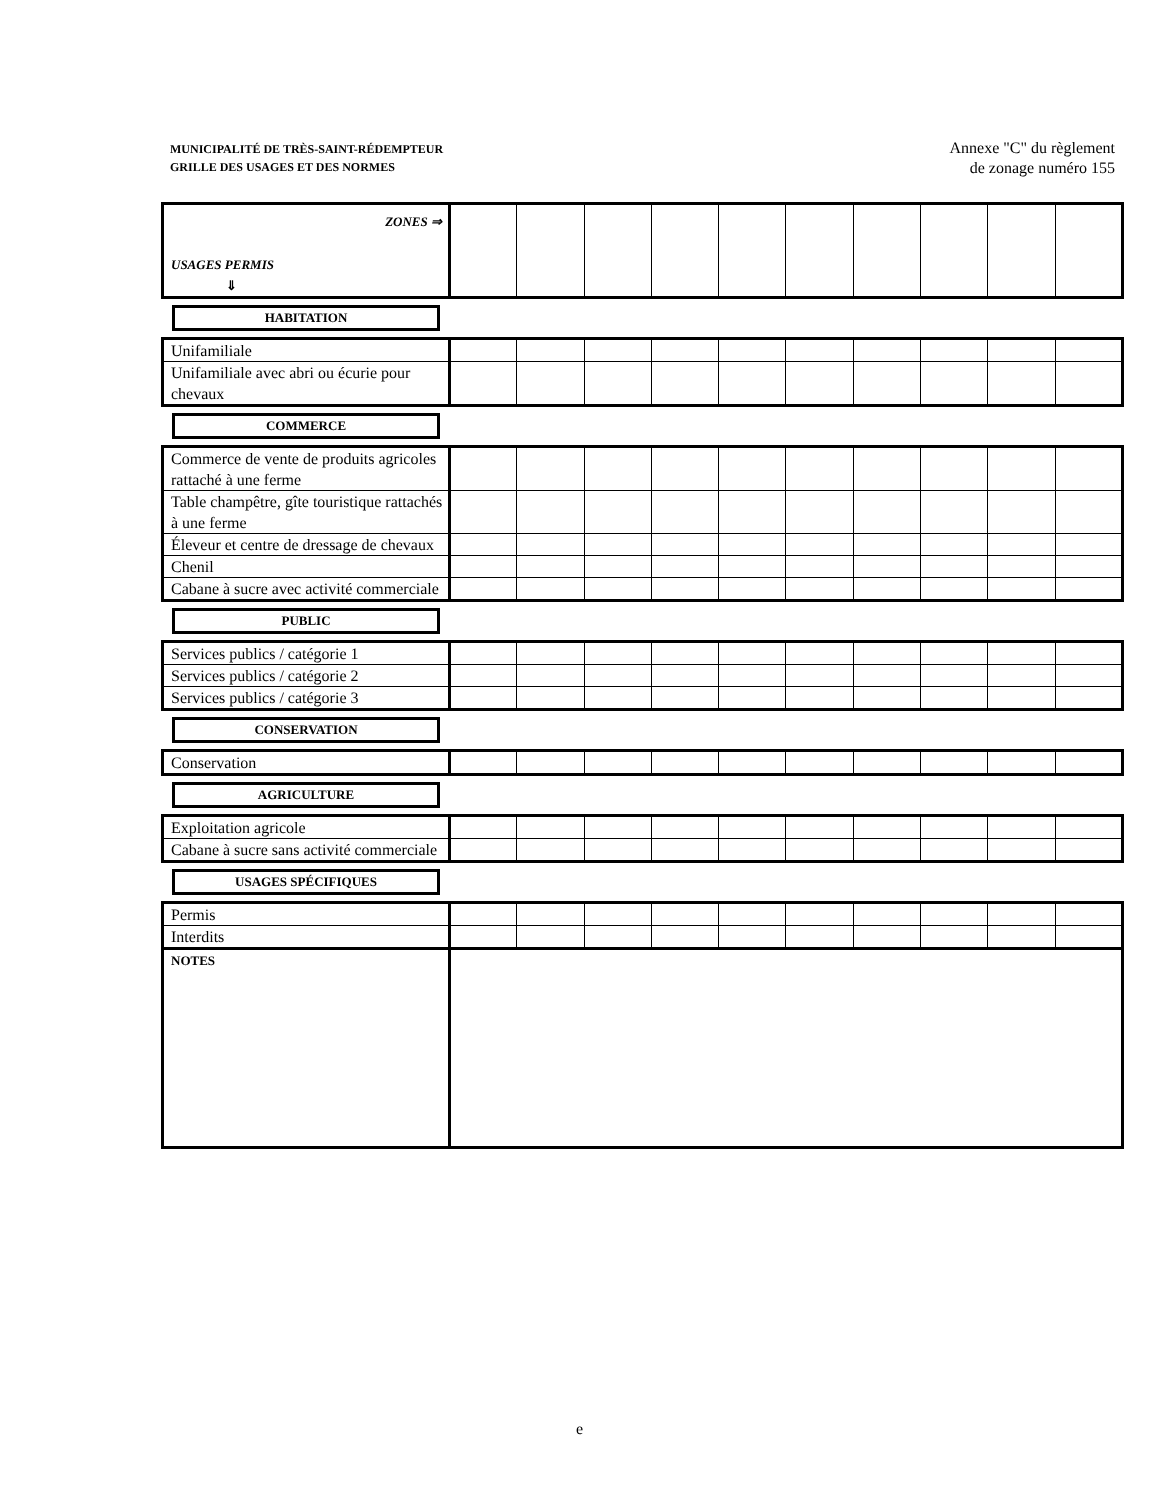MUNICIPALITÉ DE TRÈS-SAINT-RÉDEMPTEUR
GRILLE DES USAGES ET DES NORMES
Annexe "C" du règlement
de zonage numéro 155
| ZONES ⇒ USAGES PERMIS ⇓ | | | | | | | | | | |
HABITATION
| Unifamiliale | | | | | | | | | | |
| Unifamiliale avec abri ou écurie pour chevaux | | | | | | | | | | |
COMMERCE
| Commerce de vente de produits agricoles rattaché à une ferme | | | | | | | | | | |
| Table champêtre, gîte touristique rattachés à une ferme | | | | | | | | | | |
| Éleveur et centre de dressage de chevaux | | | | | | | | | | |
| Chenil | | | | | | | | | | |
| Cabane à sucre avec activité commerciale | | | | | | | | | | |
PUBLIC
| Services publics / catégorie 1 | | | | | | | | | | |
| Services publics / catégorie 2 | | | | | | | | | | |
| Services publics / catégorie 3 | | | | | | | | | | |
CONSERVATION
| Conservation | | | | | | | | | | |
AGRICULTURE
| Exploitation agricole | | | | | | | | | | |
| Cabane à sucre sans activité commerciale | | | | | | | | | | |
USAGES SPÉCIFIQUES
| Permis | | | | | | | | | | |
| Interdits | | | | | | | | | | |
| NOTES | | | | | | | | | | |
e